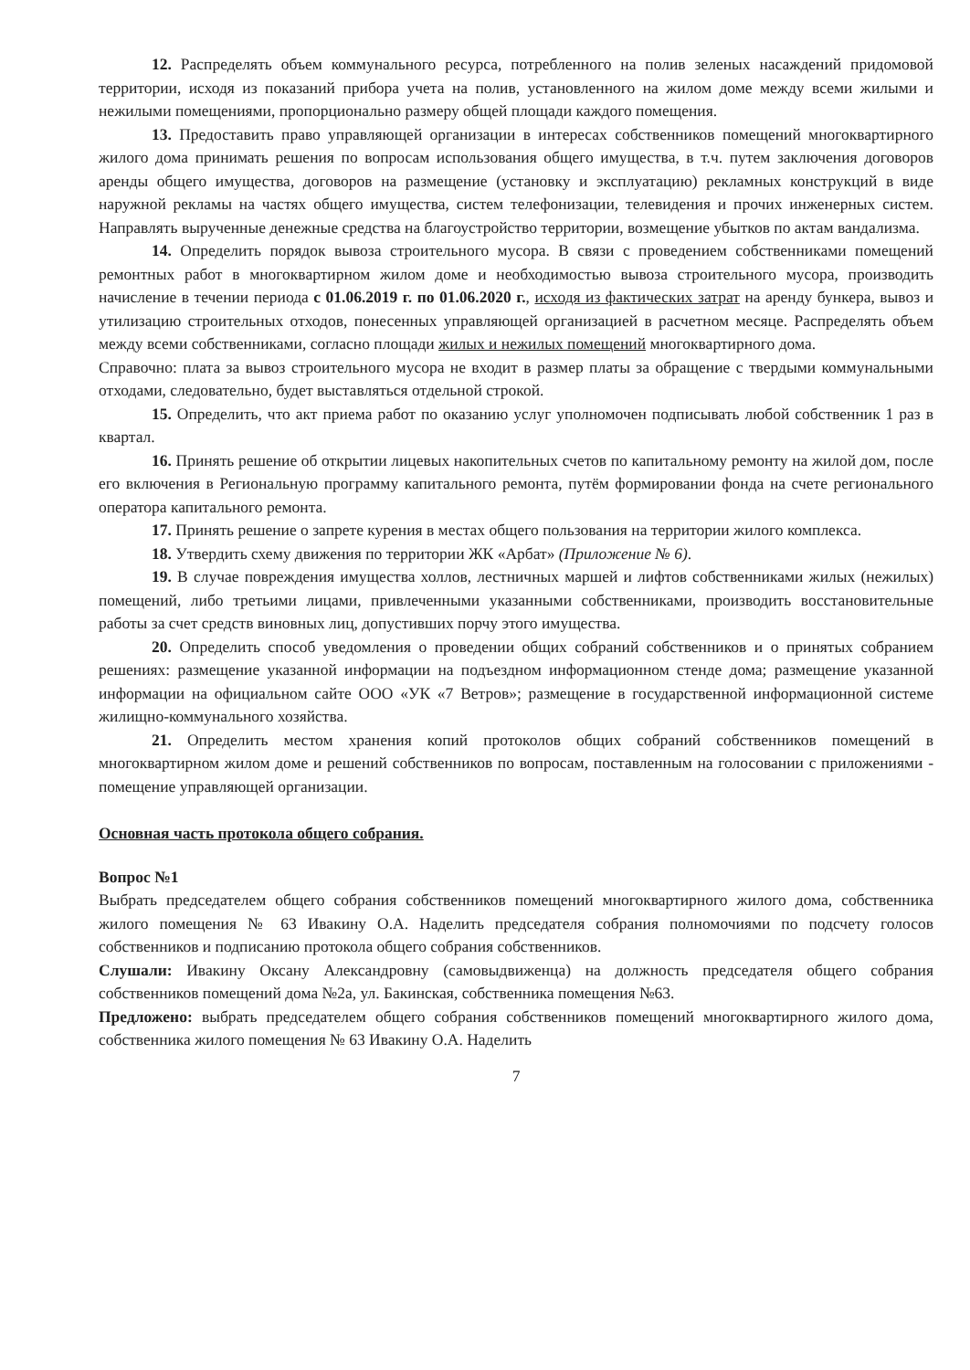12. Распределять объем коммунального ресурса, потребленного на полив зеленых насаждений придомовой территории, исходя из показаний прибора учета на полив, установленного на жилом доме между всеми жилыми и нежилыми помещениями, пропорционально размеру общей площади каждого помещения.
13. Предоставить право управляющей организации в интересах собственников помещений многоквартирного жилого дома принимать решения по вопросам использования общего имущества, в т.ч. путем заключения договоров аренды общего имущества, договоров на размещение (установку и эксплуатацию) рекламных конструкций в виде наружной рекламы на частях общего имущества, систем телефонизации, телевидения и прочих инженерных систем. Направлять вырученные денежные средства на благоустройство территории, возмещение убытков по актам вандализма.
14. Определить порядок вывоза строительного мусора. В связи с проведением собственниками помещений ремонтных работ в многоквартирном жилом доме и необходимостью вывоза строительного мусора, производить начисление в течении периода с 01.06.2019 г. по 01.06.2020 г., исходя из фактических затрат на аренду бункера, вывоз и утилизацию строительных отходов, понесенных управляющей организацией в расчетном месяце. Распределять объем между всеми собственниками, согласно площади жилых и нежилых помещений многоквартирного дома.
Справочно: плата за вывоз строительного мусора не входит в размер платы за обращение с твердыми коммунальными отходами, следовательно, будет выставляться отдельной строкой.
15. Определить, что акт приема работ по оказанию услуг уполномочен подписывать любой собственник 1 раз в квартал.
16. Принять решение об открытии лицевых накопительных счетов по капитальному ремонту на жилой дом, после его включения в Региональную программу капитального ремонта, путём формировании фонда на счете регионального оператора капитального ремонта.
17. Принять решение о запрете курения в местах общего пользования на территории жилого комплекса.
18. Утвердить схему движения по территории ЖК «Арбат» (Приложение № 6).
19. В случае повреждения имущества холлов, лестничных маршей и лифтов собственниками жилых (нежилых) помещений, либо третьими лицами, привлеченными указанными собственниками, производить восстановительные работы за счет средств виновных лиц, допустивших порчу этого имущества.
20. Определить способ уведомления о проведении общих собраний собственников и о принятых собранием решениях: размещение указанной информации на подъездном информационном стенде дома; размещение указанной информации на официальном сайте ООО «УК «7 Ветров»; размещение в государственной информационной системе жилищно-коммунального хозяйства.
21. Определить местом хранения копий протоколов общих собраний собственников помещений в многоквартирном жилом доме и решений собственников по вопросам, поставленным на голосовании с приложениями - помещение управляющей организации.
Основная часть протокола общего собрания.
Вопрос №1
Выбрать председателем общего собрания собственников помещений многоквартирного жилого дома, собственника жилого помещения № 63 Ивакину О.А. Наделить председателя собрания полномочиями по подсчету голосов собственников и подписанию протокола общего собрания собственников.
Слушали: Ивакину Оксану Александровну (самовыдвиженца) на должность председателя общего собрания собственников помещений дома №2а, ул. Бакинская, собственника помещения №63.
Предложено: выбрать председателем общего собрания собственников помещений многоквартирного жилого дома, собственника жилого помещения № 63 Ивакину О.А. Наделить
7